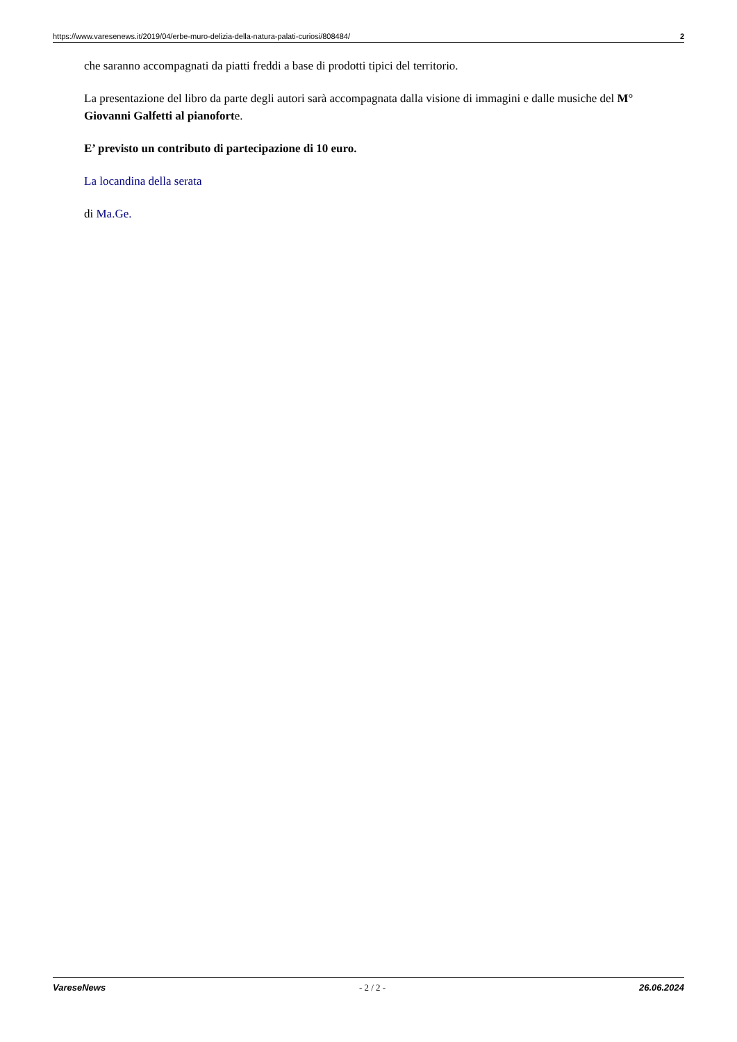https://www.varesenews.it/2019/04/erbe-muro-delizia-della-natura-palati-curiosi/808484/ 2
che saranno accompagnati da piatti freddi a base di prodotti tipici del territorio.
La presentazione del libro da parte degli autori sarà accompagnata dalla visione di immagini e dalle musiche del M° Giovanni Galfetti al pianoforte.
E’ previsto un contributo di partecipazione di 10 euro.
La locandina della serata
di Ma.Ge.
VareseNews - 2 / 2 - 26.06.2024